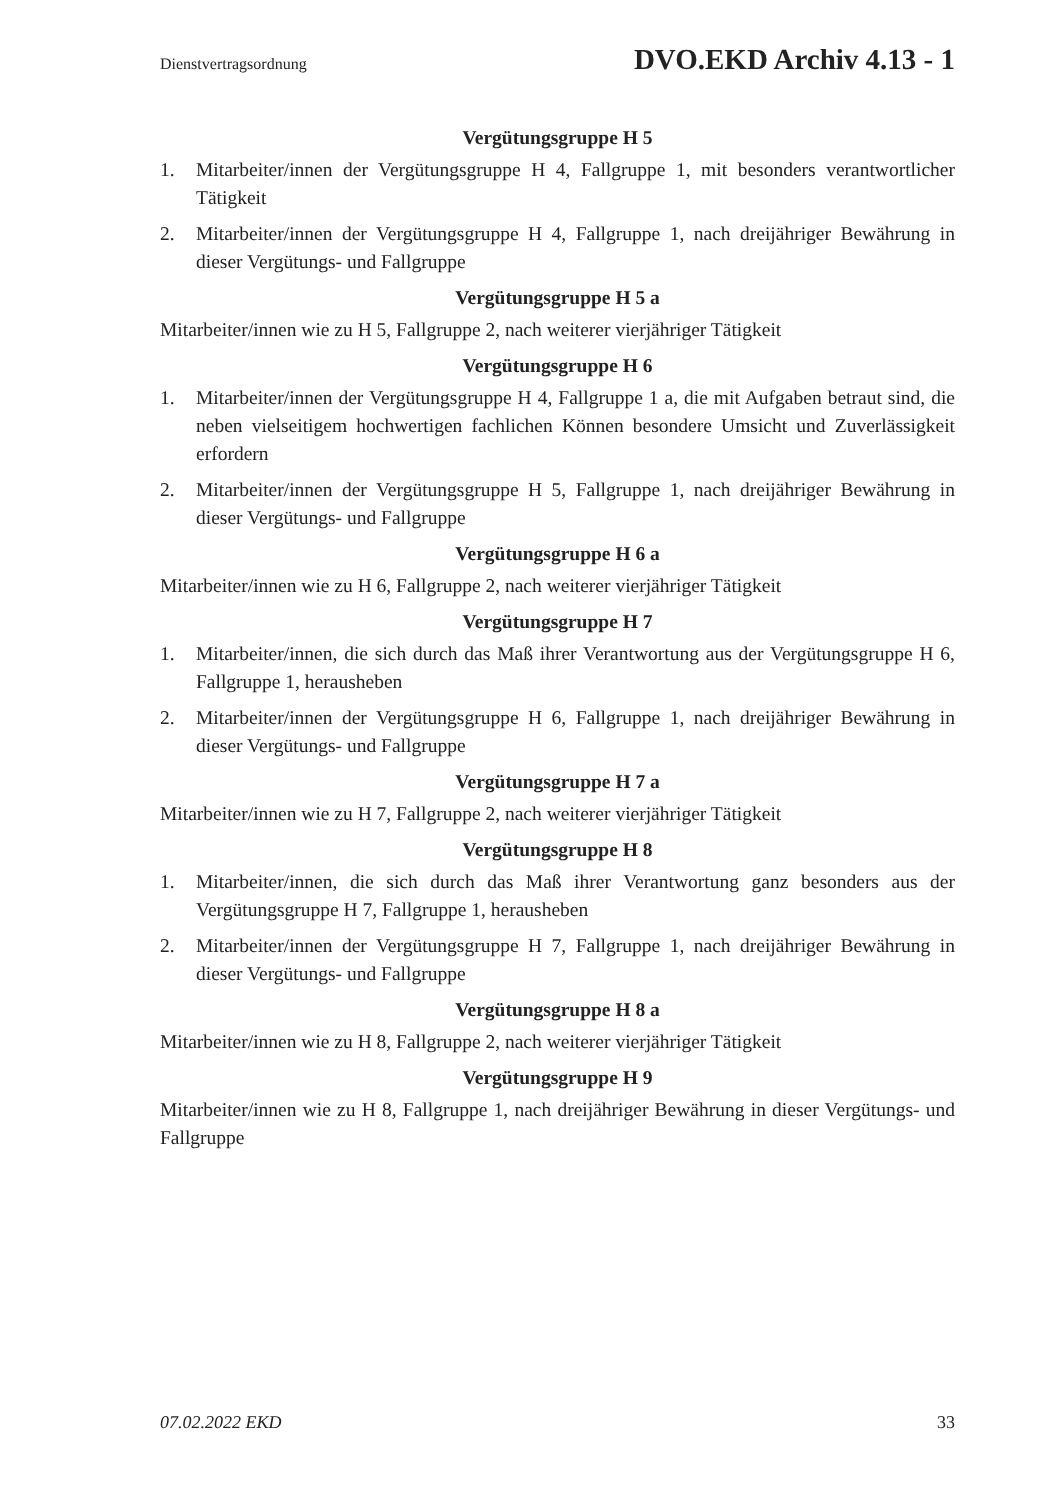Dienstvertragsordnung DVO.EKD Archiv 4.13 - 1
Vergütungsgruppe H 5
1. Mitarbeiter/innen der Vergütungsgruppe H 4, Fallgruppe 1, mit besonders verantwortlicher Tätigkeit
2. Mitarbeiter/innen der Vergütungsgruppe H 4, Fallgruppe 1, nach dreijähriger Bewährung in dieser Vergütungs- und Fallgruppe
Vergütungsgruppe H 5 a
Mitarbeiter/innen wie zu H 5, Fallgruppe 2, nach weiterer vierjähriger Tätigkeit
Vergütungsgruppe H 6
1. Mitarbeiter/innen der Vergütungsgruppe H 4, Fallgruppe 1 a, die mit Aufgaben betraut sind, die neben vielseitigem hochwertigen fachlichen Können besondere Umsicht und Zuverlässigkeit erfordern
2. Mitarbeiter/innen der Vergütungsgruppe H 5, Fallgruppe 1, nach dreijähriger Bewährung in dieser Vergütungs- und Fallgruppe
Vergütungsgruppe H 6 a
Mitarbeiter/innen wie zu H 6, Fallgruppe 2, nach weiterer vierjähriger Tätigkeit
Vergütungsgruppe H 7
1. Mitarbeiter/innen, die sich durch das Maß ihrer Verantwortung aus der Vergütungsgruppe H 6, Fallgruppe 1, herausheben
2. Mitarbeiter/innen der Vergütungsgruppe H 6, Fallgruppe 1, nach dreijähriger Bewährung in dieser Vergütungs- und Fallgruppe
Vergütungsgruppe H 7 a
Mitarbeiter/innen wie zu H 7, Fallgruppe 2, nach weiterer vierjähriger Tätigkeit
Vergütungsgruppe H 8
1. Mitarbeiter/innen, die sich durch das Maß ihrer Verantwortung ganz besonders aus der Vergütungsgruppe H 7, Fallgruppe 1, herausheben
2. Mitarbeiter/innen der Vergütungsgruppe H 7, Fallgruppe 1, nach dreijähriger Bewährung in dieser Vergütungs- und Fallgruppe
Vergütungsgruppe H 8 a
Mitarbeiter/innen wie zu H 8, Fallgruppe 2, nach weiterer vierjähriger Tätigkeit
Vergütungsgruppe H 9
Mitarbeiter/innen wie zu H 8, Fallgruppe 1, nach dreijähriger Bewährung in dieser Vergütungs- und Fallgruppe
07.02.2022 EKD 33